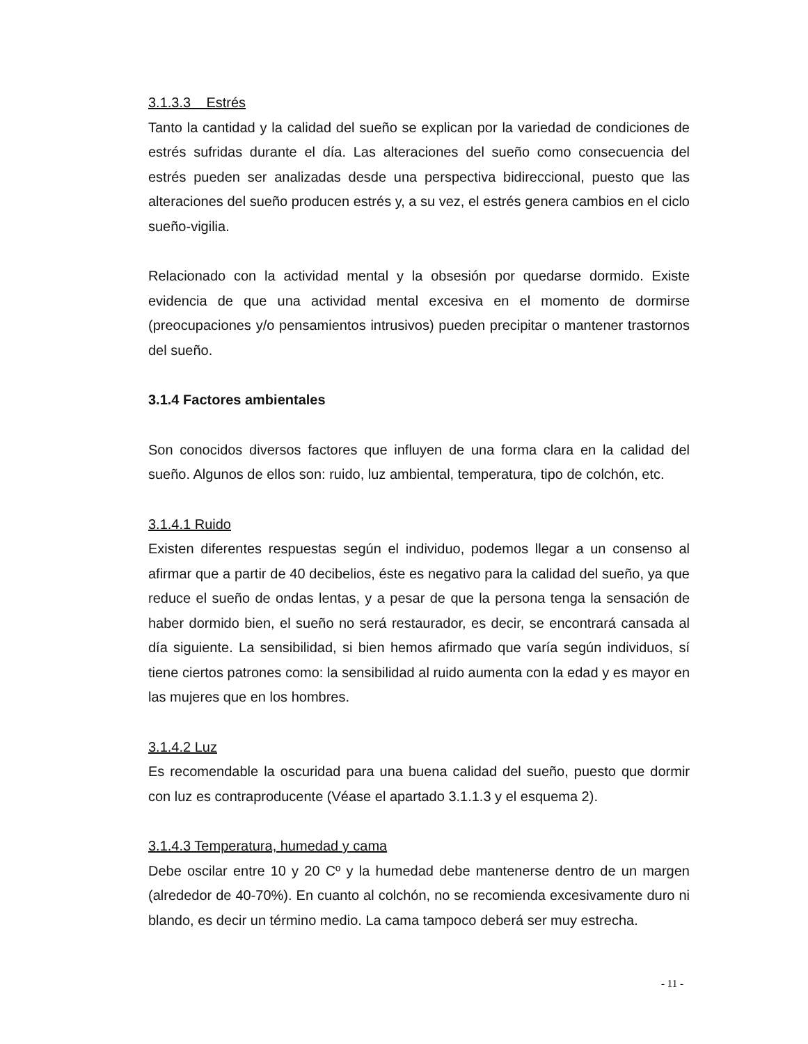3.1.3.3 Estrés
Tanto la cantidad y la calidad del sueño se explican por la variedad de condiciones de estrés sufridas durante el día. Las alteraciones del sueño como consecuencia del estrés pueden ser analizadas desde una perspectiva bidireccional, puesto que las alteraciones del sueño producen estrés y, a su vez, el estrés genera cambios en el ciclo sueño-vigilia.
Relacionado con la actividad mental y la obsesión por quedarse dormido. Existe evidencia de que una actividad mental excesiva en el momento de dormirse (preocupaciones y/o pensamientos intrusivos) pueden precipitar o mantener trastornos del sueño.
3.1.4 Factores ambientales
Son conocidos diversos factores que influyen de una forma clara en la calidad del sueño. Algunos de ellos son: ruido, luz ambiental, temperatura, tipo de colchón, etc.
3.1.4.1 Ruido
Existen diferentes respuestas según el individuo, podemos llegar a un consenso al afirmar que a partir de 40 decibelios, éste es negativo para la calidad del sueño, ya que reduce el sueño de ondas lentas, y a pesar de que la persona tenga la sensación de haber dormido bien, el sueño no será restaurador, es decir, se encontrará cansada al día siguiente. La sensibilidad, si bien hemos afirmado que varía según individuos, sí tiene ciertos patrones como: la sensibilidad al ruido aumenta con la edad y es mayor en las mujeres que en los hombres.
3.1.4.2 Luz
Es recomendable la oscuridad para una buena calidad del sueño, puesto que dormir con luz es contraproducente (Véase el apartado 3.1.1.3 y el esquema 2).
3.1.4.3 Temperatura, humedad y cama
Debe oscilar entre 10 y 20 Cº y la humedad debe mantenerse dentro de un margen (alrededor de 40-70%). En cuanto al colchón, no se recomienda excesivamente duro ni blando, es decir un término medio. La cama tampoco deberá ser muy estrecha.
- 11 -